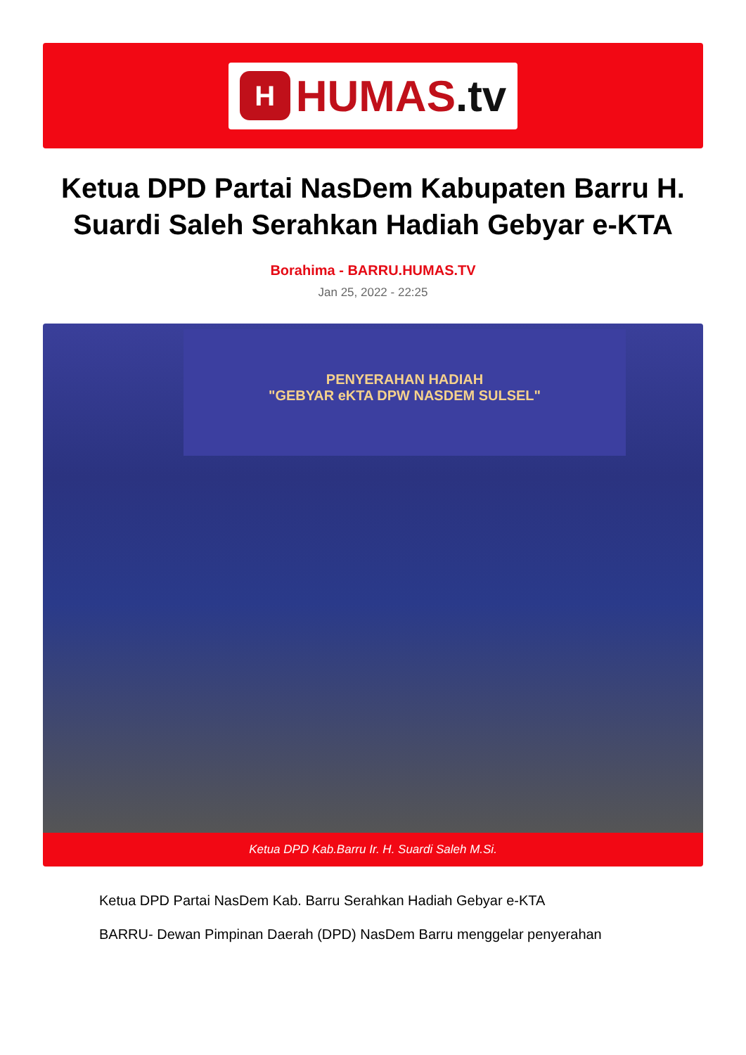H
HUMAS.tv
Ketua DPD Partai NasDem Kabupaten Barru H. Suardi Saleh Serahkan Hadiah Gebyar e-KTA
Borahima - BARRU.HUMAS.TV
Jan 25, 2022 - 22:25
PENYERAHAN HADIAH
"GEBYAR eKTA DPW NASDEM SULSEL"
Ketua DPD Kab.Barru Ir. H. Suardi Saleh M.Si.
Ketua DPD Partai NasDem Kab. Barru Serahkan Hadiah Gebyar e-KTA
BARRU- Dewan Pimpinan Daerah (DPD) NasDem Barru menggelar penyerahan